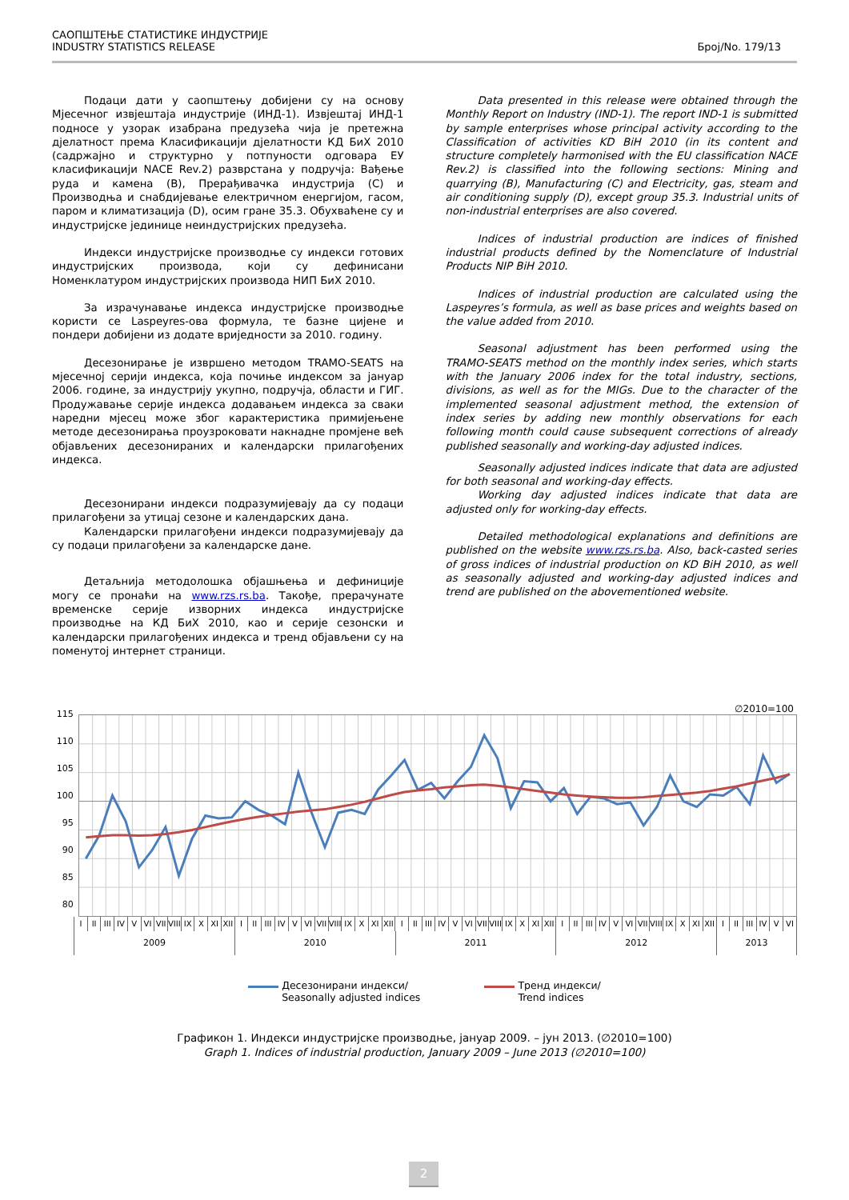САОПШТЕЊЕ СТАТИСТИКЕ ИНДУСТРИЈЕ
INDUSTRY STATISTICS RELEASE
Број/No. 179/13
Подаци дати у саопштењу добијени су на основу Мјесечног извјештаја индустрије (ИНД-1). Извјештај ИНД-1 подносе у узорак изабрана предузећа чија је претежна дјелатност према Класификацији дјелатности КД БиХ 2010 (садржајно и структурно у потпуности одговара ЕУ класификацији NACE Rev.2) разврстана у подручја: Вађење руда и камена (B), Прерађивачка индустрија (C) и Производња и снабдијевање електричном енергијом, гасом, паром и климатизација (D), осим гране 35.3. Обухваћене су и индустријске јединице неиндустријских предузећа.
Индекси индустријске производње су индекси готових индустријских производа, који су дефинисани Номенклатуром индустријских производа НИП БиХ 2010.
За израчунавање индекса индустријске производње користи се Laspeyres-ова формула, те базне цијене и пондери добијени из додате вриједности за 2010. годину.
Десезонирање је извршено методом TRAMO-SEATS на мјесечној серији индекса, која почиње индексом за јануар 2006. године, за индустрију укупно, подручја, области и ГИГ. Продужавање серије индекса додавањем индекса за сваки наредни мјесец може због карактеристика примијењене методе десезонирања проузроковати накнадне промјене већ објављених десезонираних и календарски прилагођених индекса.
Десезонирани индекси подразумијевају да су подаци прилагођени за утицај сезоне и календарских дана.
Календарски прилагођени индекси подразумијевају да су подаци прилагођени за календарске дане.
Детаљнија методолошка објашњења и дефиниције могу се пронаћи на www.rzs.rs.ba. Такође, прерачунате временске серије изворних индекса индустријске производње на КД БиХ 2010, као и серије сезонски и календарски прилагођених индекса и тренд објављени су на поменутој интернет страници.
Data presented in this release were obtained through the Monthly Report on Industry (IND-1). The report IND-1 is submitted by sample enterprises whose principal activity according to the Classification of activities KD BiH 2010 (in its content and structure completely harmonised with the EU classification NACE Rev.2) is classified into the following sections: Mining and quarrying (B), Manufacturing (C) and Electricity, gas, steam and air conditioning supply (D), except group 35.3. Industrial units of non-industrial enterprises are also covered.
Indices of industrial production are indices of finished industrial products defined by the Nomenclature of Industrial Products NIP BiH 2010.
Indices of industrial production are calculated using the Laspeyres’s formula, as well as base prices and weights based on the value added from 2010.
Seasonal adjustment has been performed using the TRAMO-SEATS method on the monthly index series, which starts with the January 2006 index for the total industry, sections, divisions, as well as for the MIGs. Due to the character of the implemented seasonal adjustment method, the extension of index series by adding new monthly observations for each following month could cause subsequent corrections of already published seasonally and working-day adjusted indices.
Seasonally adjusted indices indicate that data are adjusted for both seasonal and working-day effects.
Working day adjusted indices indicate that data are adjusted only for working-day effects.
Detailed methodological explanations and definitions are published on the website www.rzs.rs.ba. Also, back-casted series of gross indices of industrial production on KD BiH 2010, as well as seasonally adjusted and working-day adjusted indices and trend are published on the abovementioned website.
∅2010=100
115
110
105
100
95
90
85
80
I II III IV V VI VII VIII IX X XI XII I II III IV V VI VII VIII IX X XI XII I II III IV V VI VII VIII IX X XI XII I II III IV V VI VII VIII IX X XI XII I II III IV V VI
2009 2010 2011 2012 2013
Десезонирани индекси/
Seasonally adjusted indices
Тренд индекси/
Trend indices
Графикон 1. Индекси индустријске производње, јануар 2009. – јун 2013. (∅2010=100)
Graph 1. Indices of industrial production, January 2009 – June 2013 (∅2010=100)
2